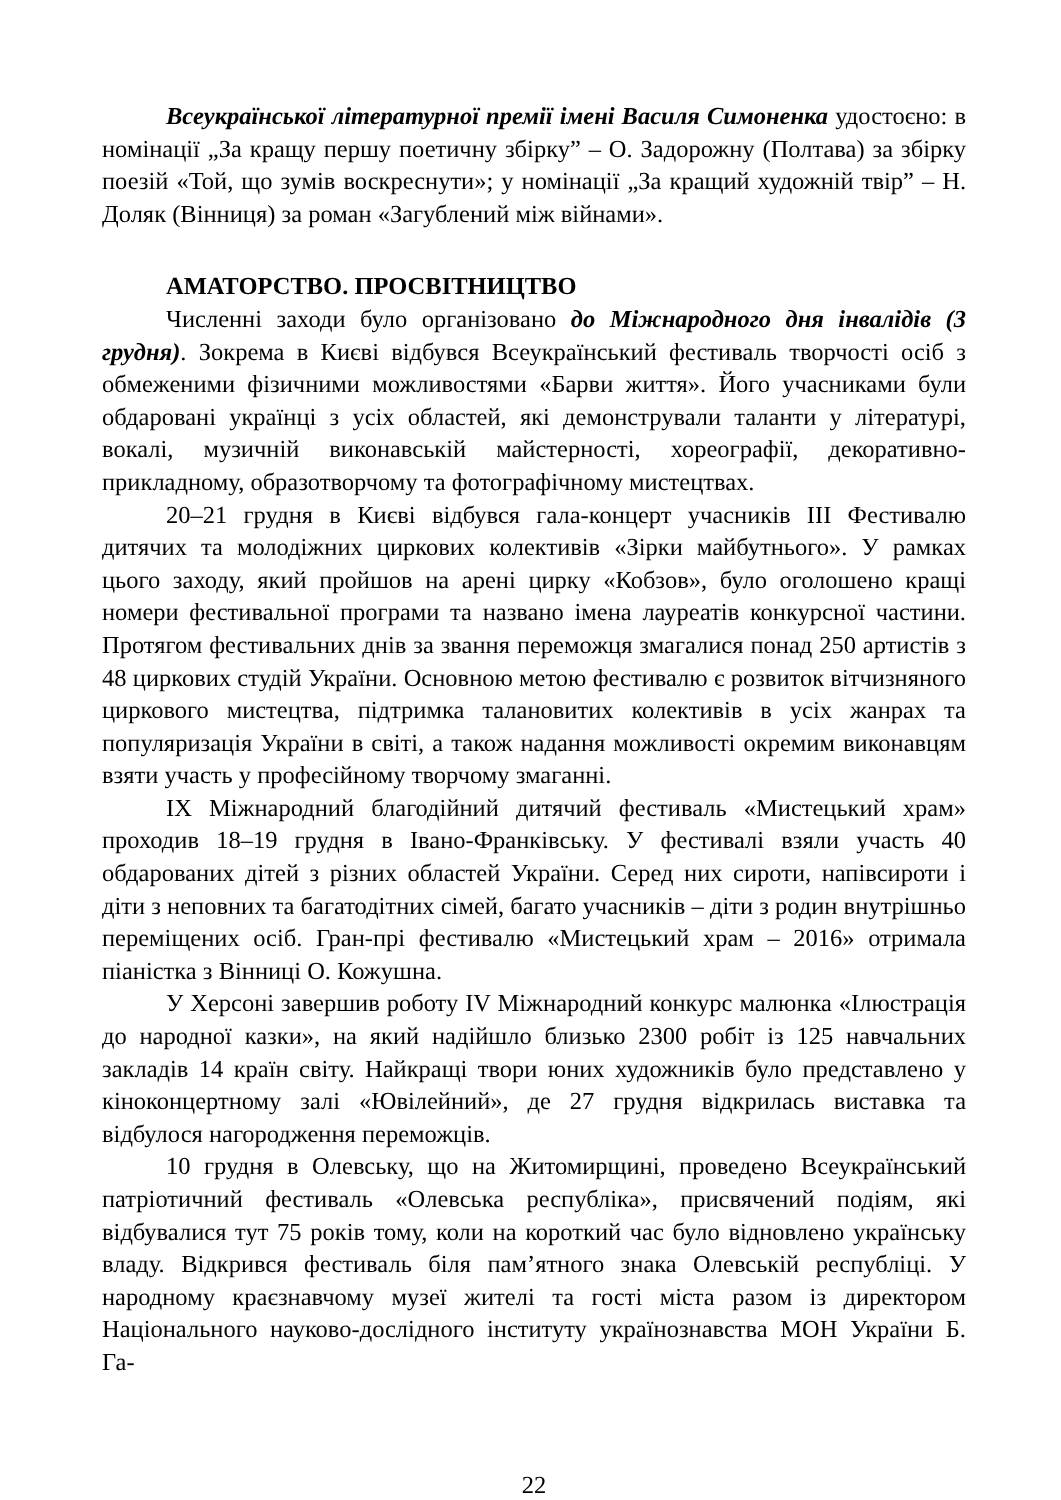Всеукраїнської літературної премії імені Василя Симоненка удостоєно: в номінації „За кращу першу поетичну збірку” – О. Задорожну (Полтава) за збірку поезій «Той, що зумів воскреснути»; у номінації „За кращий художній твір” – Н. Доляк (Вінниця) за роман «Загублений між війнами».
АМАТОРСТВО. ПРОСВІТНИЦТВО
Численні заходи було організовано до Міжнародного дня інвалідів (3 грудня). Зокрема в Києві відбувся Всеукраїнський фестиваль творчості осіб з обмеженими фізичними можливостями «Барви життя». Його учасниками були обдаровані українці з усіх областей, які демонстрували таланти у літературі, вокалі, музичній виконавській майстерності, хореографії, декоративно-прикладному, образотворчому та фотографічному мистецтвах.
20–21 грудня в Києві відбувся гала-концерт учасників ІІІ Фестивалю дитячих та молодіжних циркових колективів «Зірки майбутнього». У рамках цього заходу, який пройшов на арені цирку «Кобзов», було оголошено кращі номери фестивальної програми та названо імена лауреатів конкурсної частини. Протягом фестивальних днів за звання переможця змагалися понад 250 артистів з 48 циркових студій України. Основною метою фестивалю є розвиток вітчизняного циркового мистецтва, підтримка талановитих колективів в усіх жанрах та популяризація України в світі, а також надання можливості окремим виконавцям взяти участь у професійному творчому змаганні.
ІХ Міжнародний благодійний дитячий фестиваль «Мистецький храм» проходив 18–19 грудня в Івано-Франківську. У фестивалі взяли участь 40 обдарованих дітей з різних областей України. Серед них сироти, напівсироти і діти з неповних та багатодітних сімей, багато учасників – діти з родин внутрішньо переміщених осіб. Гран-прі фестивалю «Мистецький храм – 2016» отримала піаністка з Вінниці О. Кожушна.
У Херсоні завершив роботу IV Міжнародний конкурс малюнка «Ілюстрація до народної казки», на який надійшло близько 2300 робіт із 125 навчальних закладів 14 країн світу. Найкращі твори юних художників було представлено у кіноконцертному залі «Ювілейний», де 27 грудня відкрилась виставка та відбулося нагородження переможців.
10 грудня в Олевську, що на Житомирщині, проведено Всеукраїнський патріотичний фестиваль «Олевська республіка», присвячений подіям, які відбувалися тут 75 років тому, коли на короткий час було відновлено українську владу. Відкрився фестиваль біля пам’ятного знака Олевській республіці. У народному краєзнавчому музеї жителі та гості міста разом із директором Національного науково-дослідного інституту українознавства МОН України Б. Га-
22